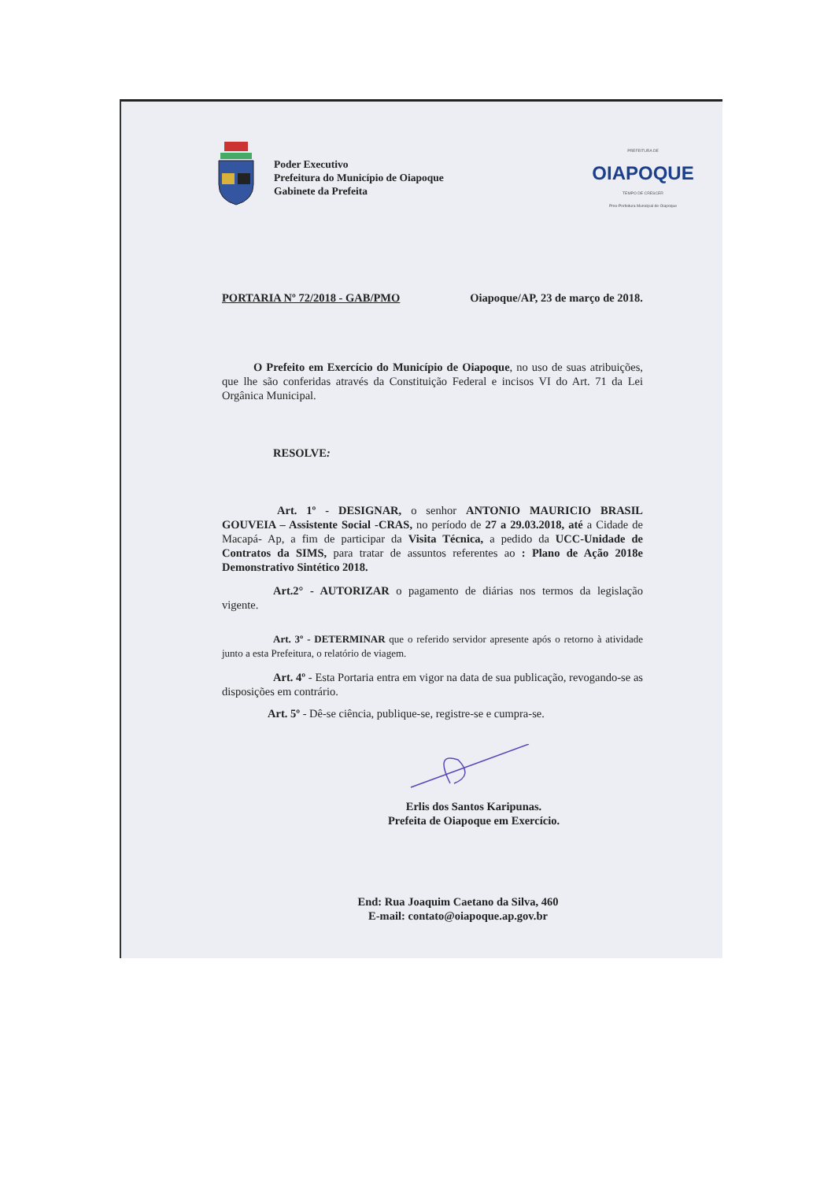Poder Executivo
Prefeitura do Município de Oiapoque
Gabinete da Prefeita
PREFEITURA DE
OIAPOQUE
TEMPO DE CRESCER
Pmo-Prefeitura Municipal de Oiapoque
PORTARIA Nº 72/2018 - GAB/PMO Oiapoque/AP, 23 de março de 2018.
O Prefeito em Exercício do Município de Oiapoque, no uso de suas atribuições, que lhe são conferidas através da Constituição Federal e incisos VI do Art. 71 da Lei Orgânica Municipal.
RESOLVE:
Art. 1º - DESIGNAR, o senhor ANTONIO MAURICIO BRASIL GOUVEIA – Assistente Social -CRAS, no período de 27 a 29.03.2018, até a Cidade de Macapá- Ap, a fim de participar da Visita Técnica, a pedido da UCC-Unidade de Contratos da SIMS, para tratar de assuntos referentes ao : Plano de Ação 2018e Demonstrativo Sintético 2018.
Art.2° - AUTORIZAR o pagamento de diárias nos termos da legislação vigente.
Art. 3º - DETERMINAR que o referido servidor apresente após o retorno à atividade junto a esta Prefeitura, o relatório de viagem.
Art. 4º - Esta Portaria entra em vigor na data de sua publicação, revogando-se as disposições em contrário.
Art. 5º - Dê-se ciência, publique-se, registre-se e cumpra-se.
Erlis dos Santos Karipunas.
Prefeita de Oiapoque em Exercício.
End: Rua Joaquim Caetano da Silva, 460
E-mail: contato@oiapoque.ap.gov.br